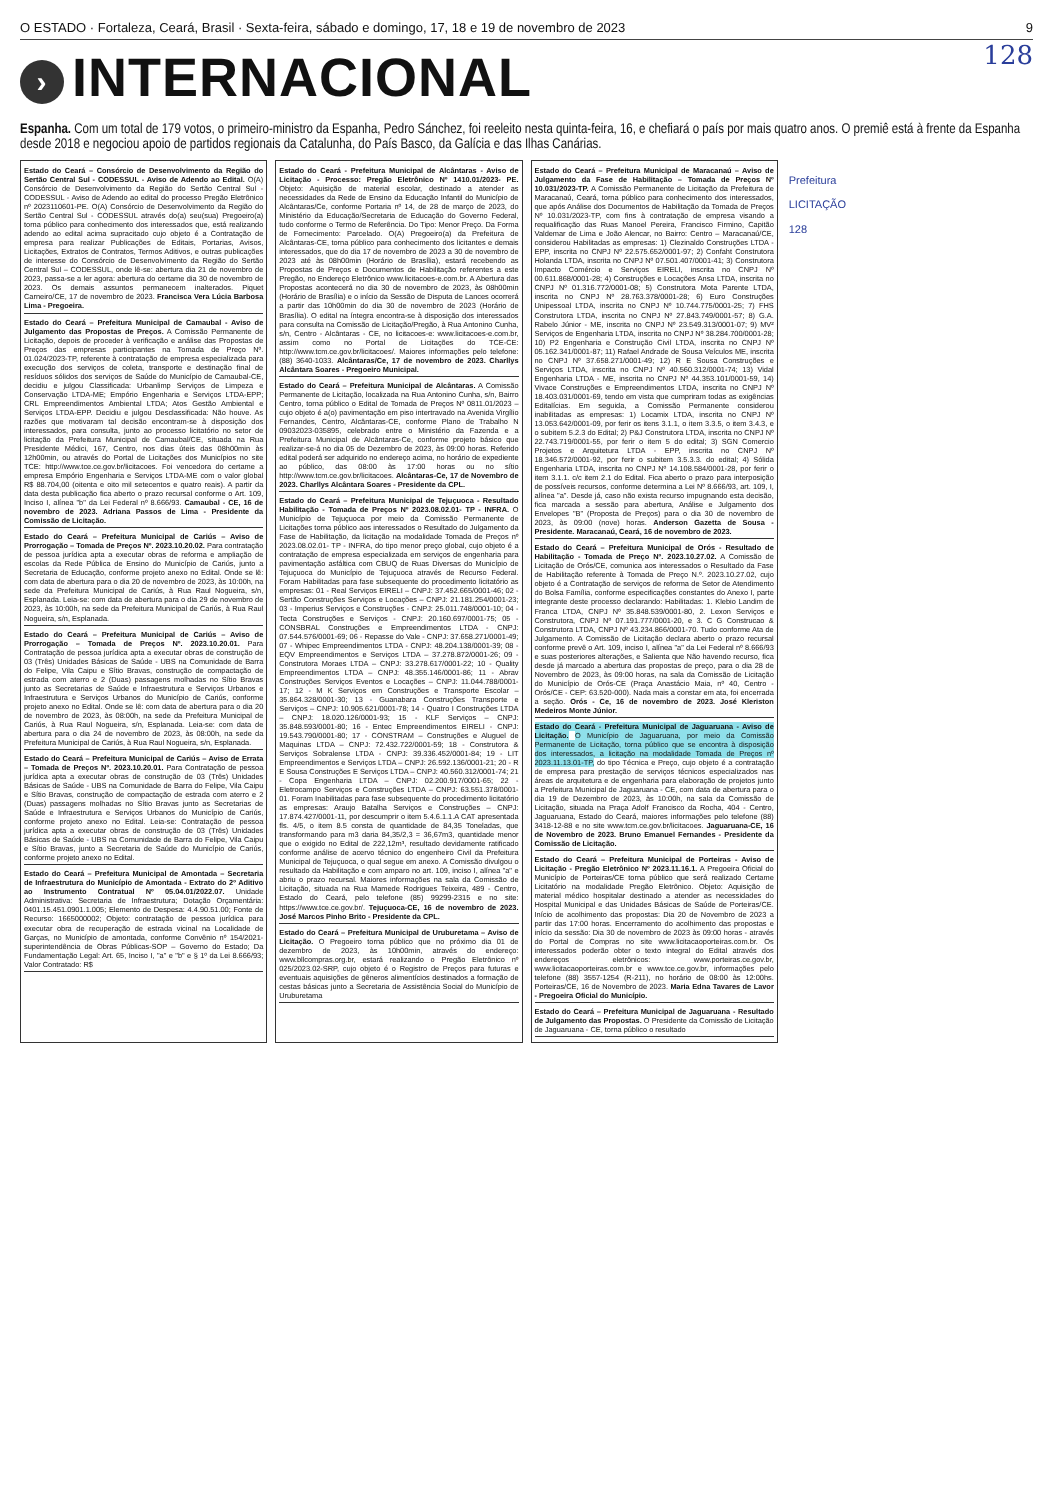O ESTADO · Fortaleza, Ceará, Brasil · Sexta-feira, sábado e domingo, 17, 18 e 19 de novembro de 2023
9
128
› INTERNACIONAL
Espanha. Com um total de 179 votos, o primeiro-ministro da Espanha, Pedro Sánchez, foi reeleito nesta quinta-feira, 16, e chefiará o país por mais quatro anos. O premiê está à frente da Espanha desde 2018 e negociou apoio de partidos regionais da Catalunha, do País Basco, da Galícia e das Ilhas Canárias.
Estado do Ceará – Consórcio de Desenvolvimento da Região do Sertão Central Sul - CODESSUL - Aviso de Adendo ao Edital. O(A) Consórcio de Desenvolvimento da Região do Sertão Central Sul - CODESSUL - Aviso de Adendo ao edital do processo Pregão Eletrônico nº 20231106​01-PE. O(A) Consórcio de Desenvolvimento da Região do Sertão Central Sul - CODESSUL através do(a) seu(sua) Pregoeiro(a) torna público para conhecimento dos interessados que, está realizando adendo ao edital acima supracitado cujo objeto é a Contratação de empresa para realizar Publicações de Editais, Portarias, Avisos, Licitações, Extratos de Contratos, Termos Aditivos, e outras publicações de interesse do Consórcio de Desenvolvimento da Região do Sertão Central Sul – CODESSUL, onde lê-se: abertura dia 21 de novembro de 2023, passa-se a ler agora: abertura do certame dia 30 de novembro de 2023. Os demais assuntos permanecem inalterados. Piquet Carneiro/CE, 17 de novembro de 2023. Francisca Vera Lúcia Barbosa Lima - Pregoeira.
Estado do Ceará – Prefeitura Municipal de Camaubal - Aviso de Julgamento das Propostas de Preços. A Comissão Permanente de Licitação, depois de proceder à verificação e análise das Propostas de Preços das empresas participantes na Tomada de Preço Nº. 01.024/2023-TP, referente à contratação de empresa especializada para execução dos serviços de coleta, transporte e destinação final de resíduos sólidos dos serviços de Saúde do Município de Camaubal-CE, decidiu e julgou Classificada: Urbanlimp Serviços de Limpeza e Conservação LTDA-ME; Empório Engenharia e Serviços LTDA-EPP; CRL Empreendimentos Ambiental LTDA; Atos Gestão Ambiental e Serviços LTDA-EPP. Decidiu e julgou Desclassificada: Não houve. As razões que motivaram tal decisão encontram-se à disposição dos interessados, para consulta, junto ao processo licitatório no setor de licitação da Prefeitura Municipal de Camaubal/CE, situada na Rua Presidente Médici, 167, Centro, nos dias úteis das 08h00min às 12h00min, ou através do Portal de Licitações dos Municípios no site TCE: http://www.tce.ce.gov.br/licitacoes. Foi vencedora do certame a empresa Empório Engenharia e Serviços LTDA-ME com o valor global R$ 88.704,00 (oitenta e oito mil setecentos e quatro reais). A partir da data desta publicação fica aberto o prazo recursal conforme o Art. 109, Inciso I, alínea "b" da Lei Federal nº 8.666/93. Camaubal - CE, 16 de novembro de 2023. Adriana Passos de Lima - Presidente da Comissão de Licitação.
Estado do Ceará – Prefeitura Municipal de Cariús – Aviso de Prorrogação – Tomada de Preços Nº. 2023.10.20.02. Para contratação de pessoa jurídica apta a executar obras de reforma e ampliação de escolas da Rede Pública de Ensino do Município de Cariús, junto a Secretaria de Educação, conforme projeto anexo no Edital. Onde se lê: com data de abertura para o dia 20 de novembro de 2023, às 10:00h, na sede da Prefeitura Municipal de Cariús, à Rua Raul Nogueira, s/n, Esplanada. Leia-se: com data de abertura para o dia 29 de novembro de 2023, às 10:00h, na sede da Prefeitura Municipal de Cariús, à Rua Raul Nogueira, s/n, Esplanada.
Estado do Ceará – Prefeitura Municipal de Cariús – Aviso de Prorrogação – Tomada de Preços Nº. 2023.10.20.01. Para Contratação de pessoa jurídica apta a executar obras de construção de 03 (Três) Unidades Básicas de Saúde - UBS na Comunidade de Barra do Felipe, Vila Caipu e Sítio Bravas, construção de compactação de estrada com aterro e 2 (Duas) passagens molhadas no Sítio Bravas junto as Secretarias de Saúde e Infraestrutura e Serviços Urbanos e Infraestrutura e Serviços Urbanos do Município de Cariús, conforme projeto anexo no Edital. Onde se lê: com data de abertura para o dia 20 de novembro de 2023, às 08:00h, na sede da Prefeitura Municipal de Cariús, à Rua Raul Nogueira, s/n, Esplanada. Leia-se: com data de abertura para o dia 24 de novembro de 2023, às 08:00h, na sede da Prefeitura Municipal de Cariús, à Rua Raul Nogueira, s/n, Esplanada.
Estado do Ceará – Prefeitura Municipal de Cariús – Aviso de Errata – Tomada de Preços Nº. 2023.10.20.01. Para Contratação de pessoa jurídica apta a executar obras de construção de 03 (Três) Unidades Básicas de Saúde - UBS na Comunidade de Barra do Felipe, Vila Caipu e Sítio Bravas, construção de compactação de estrada com aterro e 2 (Duas) passagens molhadas no Sítio Bravas junto as Secretarias de Saúde e Infraestrutura e Serviços Urbanos do Município de Cariús, conforme projeto anexo no Edital. Leia-se: Contratação de pessoa jurídica apta a executar obras de construção de 03 (Três) Unidades Básicas de Saúde - UBS na Comunidade de Barra do Felipe, Vila Caipu e Sítio Bravas, junto a Secretaria de Saúde do Município de Cariús, conforme projeto anexo no Edital.
Estado do Ceará – Prefeitura Municipal de Amontada – Secretaria de Infraestrutura do Município de Amontada - Extrato do 2º Aditivo ao Instrumento Contratual Nº 05.04.01/2022.07. Unidade Administrativa: Secretaria de Infraestrutura; Dotação Orçamentária: 0401.15.451.0901.1.005; Elemento de Despesa: 4.4.90.51.00; Fonte de Recurso: 1665000002; Objeto: contratação de pessoa jurídica para executar obra de recuperação de estrada vicinal na Localidade de Garças, no Município de amontada, conforme Convênio nº 154/2021-superintendência de Obras Públicas-SOP – Governo do Estado; Da Fundamentação Legal: Art. 65, Inciso I, "a" e "b" e § 1º da Lei 8.666/93; Valor Contratado: R$
Estado do Ceará - Prefeitura Municipal de Alcântaras - Aviso de Licitação - Processo: Pregão Eletrônico Nº 1410.01/2023- PE. Objeto: Aquisição de material escolar, destinado a atender as necessidades da Rede de Ensino da Educação Infantil do Município de Alcântaras/Ce, conforme Portaria nº 14, de 28 de março de 2023, do Ministério da Educação/Secretaria de Educação do Governo Federal, tudo conforme o Termo de Referência. Do Tipo: Menor Preço. Da Forma de Fornecimento: Parcelado. O(A) Pregoeiro(a) da Prefeitura de Alcântaras-CE, torna público para conhecimento dos licitantes e demais interessados, que do dia 17 de novembro de 2023 a 30 de novembro de 2023 até às 08h00min (Horário de Brasília), estará recebendo as Propostas de Preços e Documentos de Habilitação referentes a este Pregão, no Endereço Eletrônico www.licitacoes-e.com.br. A Abertura das Propostas acontecerá no dia 30 de novembro de 2023, às 08h00min (Horário de Brasília) e o início da Sessão de Disputa de Lances ocorrerá a partir das 10h00min do dia 30 de novembro de 2023 (Horário de Brasília). O edital na íntegra encontra-se à disposição dos interessados para consulta na Comissão de Licitação/Pregão, à Rua Antonino Cunha, s/n, Centro - Alcântaras - CE, no licitacoes-e: www.licitacoes-e.com.br, assim como no Portal de Licitações do TCE-CE: http://www.tcm.ce.gov.br/licitacoes/. Maiores informações pelo telefone: (88) 3640-1033. Alcântaras/Ce, 17 de novembro de 2023. Charllys Alcântara Soares - Pregoeiro Municipal.
Estado do Ceará – Prefeitura Municipal de Alcântaras. A Comissão Permanente de Licitação, localizada na Rua Antonino Cunha, s/n, Bairro Centro, torna público o Edital de Tomada de Preços Nº 0811.01/2023 – cujo objeto é a(o) pavimentação em piso intertravado na Avenida Virgílio Fernandes, Centro, Alcântaras-CE, conforme Plano de Trabalho N 09032023-035895, celebrado entre o Ministério da Fazenda e a Prefeitura Municipal de Alcântaras-Ce, conforme projeto básico que realizar-se-á no dia 05 de Dezembro de 2023, às 09:00 horas. Referido edital poderá ser adquirido no endereço acima, no horário de expediente ao público, das 08:00 às 17:00 horas ou no sítio http://www.tcm.ce.gov.br/licitacoes. Alcântaras-Ce, 17 de Novembro de 2023. Charllys Alcântara Soares - Presidente da CPL.
Estado do Ceará – Prefeitura Municipal de Tejuçuoca - Resultado Habilitação - Tomada de Preços Nº 2023.08.02.01- TP - INFRA. O Município de Tejuçuoca por meio da Comissão Permanente de Licitações torna público aos interessados o Resultado do Julgamento da Fase de Habilitação, da licitação na modalidade Tomada de Preços nº 2023.08.02.01- TP - INFRA, do tipo menor preço global, cujo objeto é a contratação de empresa especializada em serviços de engenharia para pavimentação asfáltica com CBUQ de Ruas Diversas do Município de Tejuçuoca do Município de Tejuçuoca através de Recurso Federal. Foram Habilitadas para fase subsequente do procedimento licitatório as empresas: 01 - Real Serviços EIRELI – CNPJ: 37.452.665/0001-46; 02 - Sertão Construções Serviços e Locações – CNPJ: 21.181.254/0001-23; 03 - Imperius Serviços e Construções - CNPJ: 25.011.748/0001-10; 04 - Tecta Construções e Serviços - CNPJ: 20.160.697/0001-75; 05 - CONSBRAL Construções e Empreendimentos LTDA - CNPJ: 07.544.576/0001-69; 06 - Repasse do Vale - CNPJ: 37.658.271/0001-49; 07 - Whipec Empreendimentos LTDA - CNPJ: 48.204.138/0001-39; 08 - EQV Empreendimentos e Serviços LTDA – 37.278.872/0001-26; 09 - Construtora Moraes LTDA – CNPJ: 33.278.617/0001-22; 10 - Quality Empreendimentos LTDA – CNPJ: 48.355.146/0001-86; 11 - Abrav Construções Serviços Eventos e Locações – CNPJ: 11.044.788/0001-17; 12 - M K Serviços em Construções e Transporte Escolar – 35.864.328/0001-30; 13 - Guanabara Construções Transporte e Serviços – CNPJ: 10.905.621/0001-78; 14 - Quatro I Construções LTDA – CNPJ: 18.020.126/0001-93; 15 - KLF Serviços – CNPJ: 35.848.593/0001-80; 16 - Entec Empreendimentos EIRELI - CNPJ: 19.543.790/0001-80; 17 - CONSTRAM – Construções e Aluguel de Maquinas LTDA – CNPJ: 72.432.722/0001-59; 18 - Construtora & Serviços Sobralense LTDA - CNPJ: 39.336.452/0001-84; 19 - LIT Empreendimentos e Serviços LTDA – CNPJ: 26.592.136/0001-21; 20 - R E Sousa Construções E Serviços LTDA – CNPJ: 40.560.312/0001-74; 21 - Copa Engenharia LTDA – CNPJ: 02.200.917/0001-65; 22 - Eletrocampo Serviços e Construções LTDA – CNPJ: 63.551.378/0001-01. Foram Inabilitadas para fase subsequente do procedimento licitatório as empresas: Araujo Batalha Serviços e Construções – CNPJ: 17.874.427/0001-11, por descumprir o item 5.4.6.1.1.A CAT apresentada fls. 4/5, o item 8.5 consta de quantidade de 84,35 Toneladas, que transformando para m3 daria 84,35/2,3 = 36,67m3, quantidade menor que o exigido no Edital de 222,12m³, resultado devidamente ratificado conforme análise de acervo técnico do engenheiro Civil da Prefeitura Municipal de Tejuçuoca, o qual segue em anexo. A Comissão divulgou o resultado da Habilitação e com amparo no art. 109, inciso I, alínea "a" e abriu o prazo recursal. Maiores informações na sala da Comissão de Licitação, situada na Rua Mamede Rodrigues Teixeira, 489 - Centro, Estado do Ceará, pelo telefone (85) 99299-2315 e no site: https://www.tce.ce.gov.br/. Tejuçuoca-CE, 16 de novembro de 2023. José Marcos Pinho Brito - Presidente da CPL.
Estado do Ceará – Prefeitura Municipal de Uruburetama – Aviso de Licitação. O Pregoeiro torna público que no próximo dia 01 de dezembro de 2023, às 10h00min, através do endereço: www.bllcompras.org.br, estará realizando o Pregão Eletrônico nº 025/2023.02-SRP, cujo objeto é o Registro de Preços para futuras e eventuais aquisições de gêneros alimentícios destinados a formação de cestas básicas junto a Secretaria de Assistência Social do Município de Uruburetama
Estado do Ceará – Prefeitura Municipal de Maracanaú – Aviso de Julgamento da Fase de Habilitação – Tomada de Preços Nº 10.031/2023-TP. A Comissão Permanente de Licitação da Prefeitura de Maracanaú, Ceará, torna público para conhecimento dos interessados, que após Análise dos Documentos de Habilitação da Tomada de Preços Nº 10.031/2023-TP, com fins à contratação de empresa visando a requalificação das Ruas Manoel Pereira, Francisco Firmino, Capitão Valdemar de Lima e João Alencar, no Bairro: Centro – Maracanaú/CE, considerou Habilitadas as empresas: 1) Clezinaldo Construções LTDA - EPP, inscrita no CNPJ Nº 22.575.652/0001-97; 2) Confaht Construtora Holanda LTDA, inscrita no CNPJ Nº 07.501.407/0001-41; 3) Construtora Impacto Comércio e Serviços EIRELI, inscrita no CNPJ Nº 00.611.868/0001-28; 4) Construções e Locações Ansa LTDA, inscrita no CNPJ Nº 01.316.772/0001-08; 5) Construtora Mota Parente LTDA, inscrita no CNPJ Nº 28.763.378/0001-28; 6) Euro Construções Unipessoal LTDA, inscrita no CNPJ Nº 10.744.775/0001-25; 7) FHS Construtora LTDA, inscrita no CNPJ Nº 27.843.749/0001-57; 8) G.A. Rabelo Júnior - ME, inscrita no CNPJ Nº 23.549.313/0001-07; 9) MV² Serviços de Engenharia LTDA, inscrita no CNPJ Nº 38.284.700/0001-28; 10) P2 Engenharia e Construção Civil LTDA, inscrita no CNPJ Nº 05.162.341/0001-87; 11) Rafael Andrade de Sousa Veículos ME, inscrita no CNPJ Nº 37.658.271/0001-49; 12) R E Sousa Construções e Serviços LTDA, inscrita no CNPJ Nº 40.560.312/0001-74; 13) Vidal Engenharia LTDA - ME, inscrita no CNPJ Nº 44.353.101/0001-59, 14) Vivace Construções e Empreendimentos LTDA, inscrita no CNPJ Nº 18.403.031/0001-69, tendo em vista que cumpriram todas as exigências Editalícias. Em seguida, a Comissão Permanente considerou inabilitadas as empresas: 1) Locamix LTDA, inscrita no CNPJ Nº 13.053.642/0001-09, por ferir os itens 3.1.1, o item 3.3.5, o item 3.4.3, e o subitem 5.2.3 do Edital; 2) P&J Construtora LTDA, inscrita no CNPJ Nº 22.743.719/0001-55, por ferir o item 5 do edital; 3) SGN Comercio Projetos e Arquitetura LTDA - EPP, inscrita no CNPJ Nº 18.346.572/0001-92, por ferir o subitem 3.5.3.3. do edital; 4) Sólida Engenharia LTDA, inscrita no CNPJ Nº 14.108.584/0001-28, por ferir o item 3.1.1. c/c item 2.1 do Edital. Fica aberto o prazo para interposição de possíveis recursos, conforme determina a Lei Nº 8.666/93, art. 109, I, alínea "a". Desde já, caso não exista recurso impugnando esta decisão, fica marcada a sessão para abertura, Análise e Julgamento dos Envelopes "B" (Proposta de Preços) para o dia 30 de novembro de 2023, às 09:00 (nove) horas. Anderson Gazetta de Sousa - Presidente. Maracanaú, Ceará, 16 de novembro de 2023.
Estado do Ceará – Prefeitura Municipal de Orós - Resultado de Habilitação - Tomada de Preço Nº. 2023.10.27.02. A Comissão de Licitação de Orós/CE, comunica aos interessados o Resultado da Fase de Habilitação referente à Tomada de Preço N.º. 2023.10.27.02, cujo objeto é a Contratação de serviços de reforma de Setor de Atendimento do Bolsa Família, conforme especificações constantes do Anexo I, parte integrante deste processo declarando: Habilitadas: 1. Klebio Landim de Franca LTDA, CNPJ Nº 35.848.539/0001-80, 2. Lexon Serviços e Construtora, CNPJ Nº 07.191.777/0001-20, e 3. C G Construcao & Construtora LTDA, CNPJ Nº 43.234.866/0001-70. Tudo conforme Ata de Julgamento. A Comissão de Licitação declara aberto o prazo recursal conforme prevê o Art. 109, inciso I, alínea "a" da Lei Federal nº 8.666/93 e suas posteriores alterações, e Salienta que Não havendo recurso, fica desde já marcado a abertura das propostas de preço, para o dia 28 de Novembro de 2023, às 09:00 horas, na sala da Comissão de Licitação do Município de Orós-CE (Praça Anastácio Maia, nº 40, Centro - Orós/CE - CEP: 63.520-000). Nada mais a constar em ata, foi encerrada a seção. Orós - Ce, 16 de novembro de 2023. José Kleriston Medeiros Monte Júnior.
Estado do Ceará - Prefeitura Municipal de Jaguaruana - Aviso de Licitação. O Município de Jaguaruana, por meio da Comissão Permanente de Licitação, torna público que se encontra à disposição dos interessados, a licitação na modalidade Tomada de Preços nº 2023.11.13.01-TP, do tipo Técnica e Preço, cujo objeto é a contratação de empresa para prestação de serviços técnicos especializados nas áreas de arquitetura e de engenharia para elaboração de projetos junto a Prefeitura Municipal de Jaguaruana - CE, com data de abertura para o dia 19 de Dezembro de 2023, às 10:00h, na sala da Comissão de Licitação, situada na Praça Adolf Francisco da Rocha, 404 - Centro, Jaguaruana, Estado do Ceará, maiores informações pelo telefone (88) 3418-12-88 e no site www.tcm.ce.gov.br/licitacoes. Jaguaruana-CE, 16 de Novembro de 2023. Bruno Emanuel Fernandes - Presidente da Comissão de Licitação.
Estado do Ceará – Prefeitura Municipal de Porteiras - Aviso de Licitação - Pregão Eletrônico Nº 2023.11.16.1. A Pregoeira Oficial do Município de Porteiras/CE torna público que será realizado Certame Licitatório na modalidade Pregão Eletrônico. Objeto: Aquisição de material médico hospitalar destinado a atender as necessidades do Hospital Municipal e das Unidades Básicas de Saúde de Porteiras/CE. Início de acolhimento das propostas: Dia 20 de Novembro de 2023 a partir das 17:00 horas. Encerramento do acolhimento das propostas e início da sessão: Dia 30 de novembro de 2023 às 09:00 horas - através do Portal de Compras no site www.licitacaoporteiras.com.br. Os interessados poderão obter o texto integral do Edital através dos endereços eletrônicos: www.porteiras.ce.gov.br, www.licitacaoporteiras.com.br e www.tce.ce.gov.br, informações pelo telefone (88) 3557-1254 (R-211), no horário de 08:00 às 12:00hs. Porteiras/CE, 16 de Novembro de 2023. Maria Edna Tavares de Lavor - Pregoeira Oficial do Município.
Estado do Ceará – Prefeitura Municipal de Jaguaruana - Resultado de Julgamento das Propostas. O Presidente da Comissão de Licitação de Jaguaruana - CE, torna público o resultado
Prefeitura
LICITAÇÃO
128